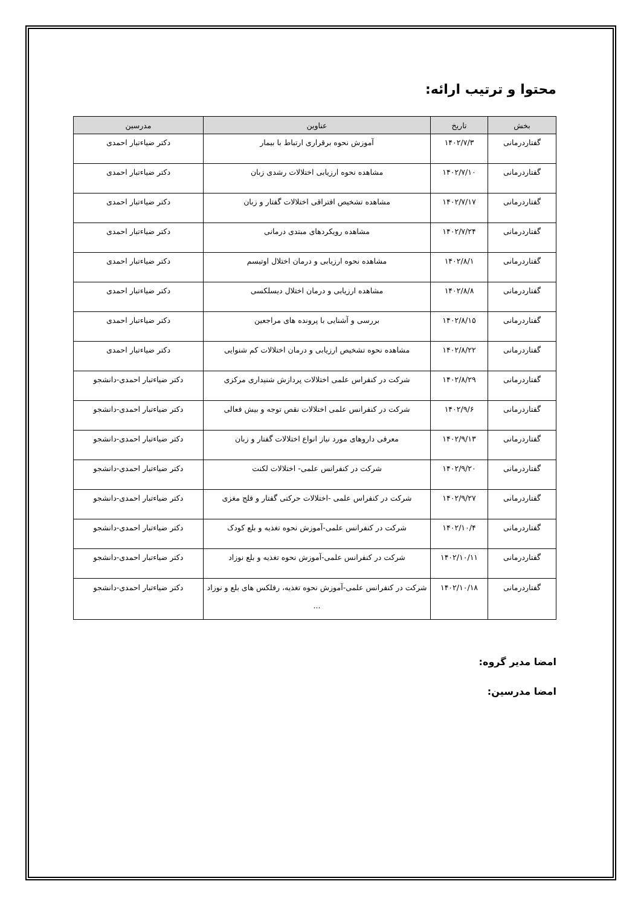محتوا و ترتیب ارائه:
| بخش | تاریخ | عناوین | مدرسین |
| --- | --- | --- | --- |
| گفتاردرمانی | ۱۴۰۲/۷/۳ | آموزش نحوه برقراری ارتباط با بیمار | دکتر ضیاءتبار احمدی |
| گفتاردرمانی | ۱۴۰۲/۷/۱۰ | مشاهده نحوه ارزیابی اختلالات رشدی زبان | دکتر ضیاءتبار احمدی |
| گفتاردرمانی | ۱۴۰۲/۷/۱۷ | مشاهده تشخیص افتراقی اختلالات گفتار و زبان | دکتر ضیاءتبار احمدی |
| گفتاردرمانی | ۱۴۰۲/۷/۲۴ | مشاهده رویکردهای مبتدی درمانی | دکتر ضیاءتبار احمدی |
| گفتاردرمانی | ۱۴۰۲/۸/۱ | مشاهده نحوه ارزیابی و درمان اختلال اوتیسم | دکتر ضیاءتبار احمدی |
| گفتاردرمانی | ۱۴۰۲/۸/۸ | مشاهده ارزیابی و درمان اختلال دیسلکسی | دکتر ضیاءتبار احمدی |
| گفتاردرمانی | ۱۴۰۲/۸/۱۵ | بررسی و آشنایی با پرونده های مراجعین | دکتر ضیاءتبار احمدی |
| گفتاردرمانی | ۱۴۰۲/۸/۲۲ | مشاهده نحوه تشخیص ارزیابی و درمان اختلالات کم شنوایی | دکتر ضیاءتبار احمدی |
| گفتاردرمانی | ۱۴۰۲/۸/۲۹ | شرکت در کنفراس علمی اختلالات پردازش شنیداری مرکزی | دکتر ضیاءتبار احمدی-دانشجو |
| گفتاردرمانی | ۱۴۰۲/۹/۶ | شرکت در کنفرانس علمی اختلالات نقص توجه و بیش فعالی | دکتر ضیاءتبار احمدی-دانشجو |
| گفتاردرمانی | ۱۴۰۲/۹/۱۳ | معرفی داروهای مورد نیاز انواع اختلالات گفتار و زبان | دکتر ضیاءتبار احمدی-دانشجو |
| گفتاردرمانی | ۱۴۰۲/۹/۲۰ | شرکت در کنفرانس علمی- اختلالات لکنت | دکتر ضیاءتبار احمدی-دانشجو |
| گفتاردرمانی | ۱۴۰۲/۹/۲۷ | شرکت در کنفراس علمی -اختلالات حرکتی گفتار و فلج مغزی | دکتر ضیاءتبار احمدی-دانشجو |
| گفتاردرمانی | ۱۴۰۲/۱۰/۴ | شرکت در کنفرانس علمی-آموزش نحوه تغذیه و بلع کودک | دکتر ضیاءتبار احمدی-دانشجو |
| گفتاردرمانی | ۱۴۰۲/۱۰/۱۱ | شرکت در کنفرانس علمی-آموزش نحوه تغذیه و بلع نوزاد | دکتر ضیاءتبار احمدی-دانشجو |
| گفتاردرمانی | ۱۴۰۲/۱۰/۱۸ | شرکت در کنفرانس علمی-آموزش نحوه تغذیه، رفلکس های بلع و نوزاد ... | دکتر ضیاءتبار احمدی-دانشجو |
امضا مدیر گروه:
امضا مدرسین: